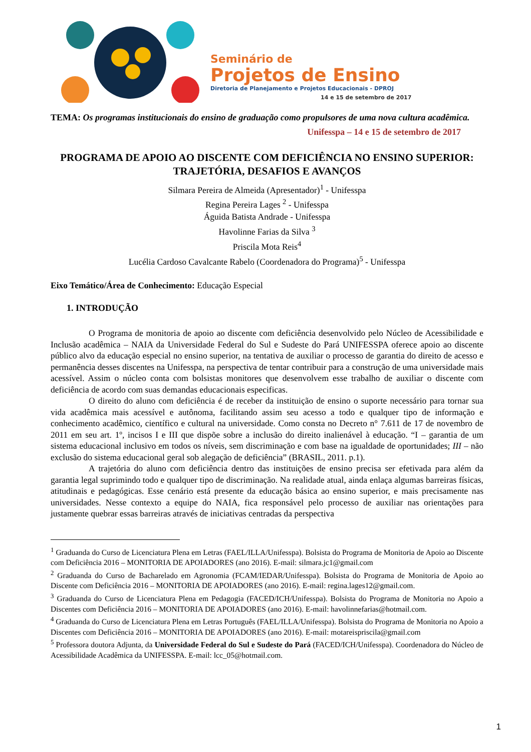Seminário de
Projetos de Ensino
Diretoria de Planejamento e Projetos Educacionais - DPROJ
14 e 15 de setembro de 2017
TEMA: Os programas institucionais do ensino de graduação como propulsores de uma nova cultura acadêmica.
Unifesspa – 14 e 15 de setembro de 2017
PROGRAMA DE APOIO AO DISCENTE COM DEFICIÊNCIA NO ENSINO SUPERIOR: TRAJETÓRIA, DESAFIOS E AVANÇOS
Silmara Pereira de Almeida (Apresentador)<sup>1</sup> - Unifesspa
Regina Pereira Lages <sup>2</sup> - Unifesspa
Águida Batista Andrade - Unifesspa
Havolinne Farias da Silva <sup>3</sup>
Priscila Mota Reis<sup>4</sup>
Lucélia Cardoso Cavalcante Rabelo (Coordenadora do Programa)<sup>5</sup> - Unifesspa
Eixo Temático/Área de Conhecimento: Educação Especial
1. INTRODUÇÃO
O Programa de monitoria de apoio ao discente com deficiência desenvolvido pelo Núcleo de Acessibilidade e Inclusão acadêmica – NAIA da Universidade Federal do Sul e Sudeste do Pará UNIFESSPA oferece apoio ao discente público alvo da educação especial no ensino superior, na tentativa de auxiliar o processo de garantia do direito de acesso e permanência desses discentes na Unifesspa, na perspectiva de tentar contribuir para a construção de uma universidade mais acessível. Assim o núcleo conta com bolsistas monitores que desenvolvem esse trabalho de auxiliar o discente com deficiência de acordo com suas demandas educacionais especificas.
O direito do aluno com deficiência é de receber da instituição de ensino o suporte necessário para tornar sua vida acadêmica mais acessível e autônoma, facilitando assim seu acesso a todo e qualquer tipo de informação e conhecimento acadêmico, científico e cultural na universidade. Como consta no Decreto n° 7.611 de 17 de novembro de 2011 em seu art. 1º, incisos I e III que dispõe sobre a inclusão do direito inalienável à educação. “I – garantia de um sistema educacional inclusivo em todos os níveis, sem discriminação e com base na igualdade de oportunidades; III – não exclusão do sistema educacional geral sob alegação de deficiência” (BRASIL, 2011. p.1).
A trajetória do aluno com deficiência dentro das instituições de ensino precisa ser efetivada para além da garantia legal suprimindo todo e qualquer tipo de discriminação. Na realidade atual, ainda enlaça algumas barreiras físicas, atitudinais e pedagógicas. Esse cenário está presente da educação básica ao ensino superior, e mais precisamente nas universidades. Nesse contexto a equipe do NAIA, fica responsável pelo processo de auxiliar nas orientações para justamente quebrar essas barreiras através de iniciativas centradas da perspectiva
<sup>1</sup> Graduanda do Curso de Licenciatura Plena em Letras (FAEL/ILLA/Unifesspa). Bolsista do Programa de Monitoria de Apoio ao Discente com Deficiência 2016 – MONITORIA DE APOIADORES (ano 2016). E-mail: silmara.jc1@gmail.com
<sup>2</sup> Graduanda do Curso de Bacharelado em Agronomia (FCAM/IEDAR/Unifesspa). Bolsista do Programa de Monitoria de Apoio ao Discente com Deficiência 2016 – MONITORIA DE APOIADORES (ano 2016). E-mail: regina.lages12@gmail.com.
<sup>3</sup> Graduanda do Curso de Licenciatura Plena em Pedagogia (FACED/ICH/Unifesspa). Bolsista do Programa de Monitoria no Apoio a Discentes com Deficiência 2016 – MONITORIA DE APOIADORES (ano 2016). E-mail: havolinnefarias@hotmail.com.
<sup>4</sup> Graduanda do Curso de Licenciatura Plena em Letras Português (FAEL/ILLA/Unifesspa). Bolsista do Programa de Monitoria no Apoio a Discentes com Deficiência 2016 – MONITORIA DE APOIADORES (ano 2016). E-mail: motareispriscila@gmail.com
<sup>5</sup> Professora doutora Adjunta, da Universidade Federal do Sul e Sudeste do Pará (FACED/ICH/Unifesspa). Coordenadora do Núcleo de Acessibilidade Acadêmica da UNIFESSPA. E-mail: lcc_05@hotmail.com.
1